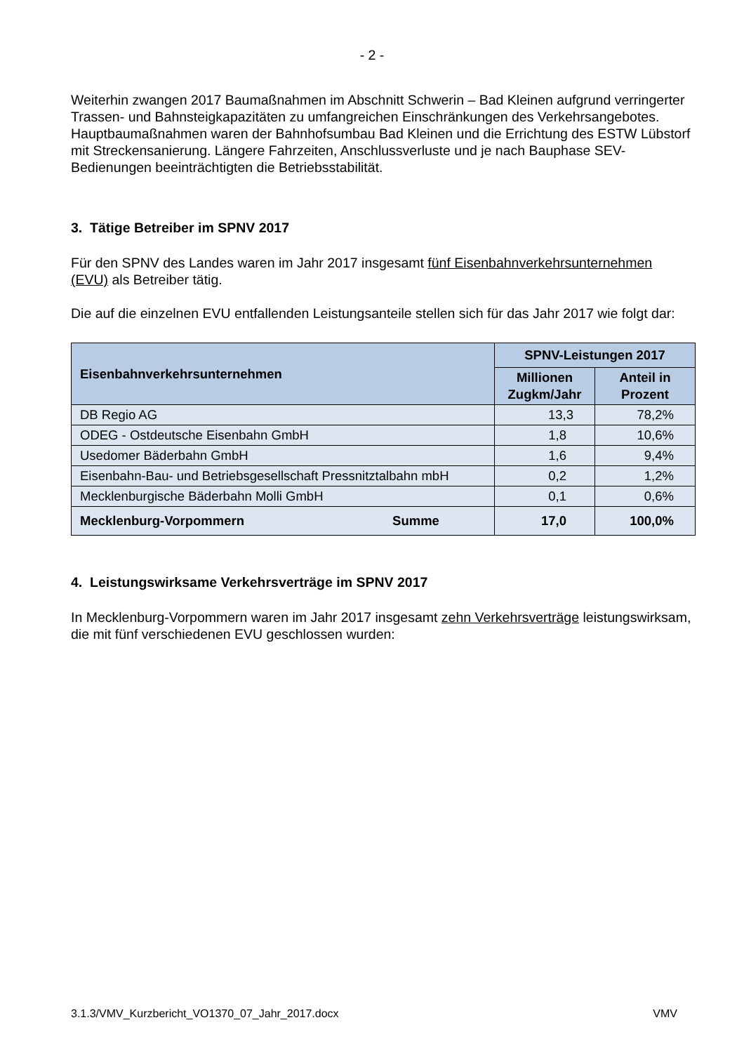- 2 -
Weiterhin zwangen 2017 Baumaßnahmen im Abschnitt Schwerin – Bad Kleinen aufgrund verringerter Trassen- und Bahnsteigkapazitäten zu umfangreichen Einschränkungen des Verkehrsangebotes. Hauptbaumaßnahmen waren der Bahnhofsumbau Bad Kleinen und die Errichtung des ESTW Lübstorf mit Streckensanierung. Längere Fahrzeiten, Anschlussverluste und je nach Bauphase SEV-Bedienungen beeinträchtigten die Betriebsstabilität.
3. Tätige Betreiber im SPNV 2017
Für den SPNV des Landes waren im Jahr 2017 insgesamt fünf Eisenbahnverkehrsunternehmen (EVU) als Betreiber tätig.
Die auf die einzelnen EVU entfallenden Leistungsanteile stellen sich für das Jahr 2017 wie folgt dar:
| Eisenbahnverkehrsunternehmen | | SPNV-Leistungen 2017 | |
| --- | --- | --- | --- |
| | | Millionen Zugkm/Jahr | Anteil in Prozent |
| DB Regio AG | | 13,3 | 78,2% |
| ODEG - Ostdeutsche Eisenbahn GmbH | | 1,8 | 10,6% |
| Usedomer Bäderbahn GmbH | | 1,6 | 9,4% |
| Eisenbahn-Bau- und Betriebsgesellschaft Pressnitztalbahn mbH | | 0,2 | 1,2% |
| Mecklenburgische Bäderbahn Molli GmbH | | 0,1 | 0,6% |
| Mecklenburg-Vorpommern | Summe | 17,0 | 100,0% |
4. Leistungswirksame Verkehrsverträge im SPNV 2017
In Mecklenburg-Vorpommern waren im Jahr 2017 insgesamt zehn Verkehrsverträge leistungswirksam, die mit fünf verschiedenen EVU geschlossen wurden:
3.1.3/VMV_Kurzbericht_VO1370_07_Jahr_2017.docx VMV